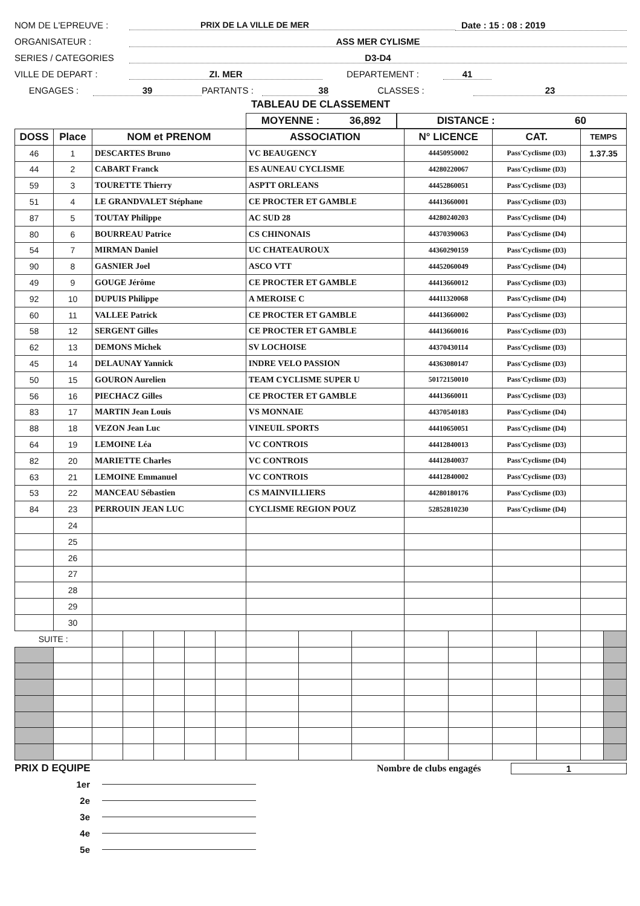NOM DE L'EPREUVE : PRIX DE LA VILLE DE MER Date : 15 : 08 : 2019
ORGANISATEUR : ASS MER CYLISME
SERIES / CATEGORIES D3-D4
VILLE DE DEPART : ZI. MER DEPARTEMENT : 41
ENGAGES : 39 PARTANTS : 38 CLASSES : 23
TABLEAU DE CLASSEMENT
MOYENNE : 36,892 DISTANCE : 60
| DOSS | Place | NOM et PRENOM | | | | | ASSOCIATION | | | N° LICENCE | | CAT. | | TEMPS | |
| --- | --- | --- | --- | --- | --- | --- | --- | --- | --- | --- | --- | --- | --- | --- | --- |
| 46 | 1 | DESCARTES Bruno | | | | | VC BEAUGENCY | | | 44450950002 | | Pass'Cyclisme (D3) | | 1.37.35 | |
| 44 | 2 | CABART Franck | | | | | ES AUNEAU CYCLISME | | | 44280220067 | | Pass'Cyclisme (D3) | | | |
| 59 | 3 | TOURETTE Thierry | | | | | ASPTT ORLEANS | | | 44452860051 | | Pass'Cyclisme (D3) | | | |
| 51 | 4 | LE GRANDVALET Stéphane | | | | | CE PROCTER ET GAMBLE | | | 44413660001 | | Pass'Cyclisme (D3) | | | |
| 87 | 5 | TOUTAY Philippe | | | | | AC SUD 28 | | | 44280240203 | | Pass'Cyclisme (D4) | | | |
| 80 | 6 | BOURREAU Patrice | | | | | CS CHINONAIS | | | 44370390063 | | Pass'Cyclisme (D4) | | | |
| 54 | 7 | MIRMAN Daniel | | | | | UC CHATEAUROUX | | | 44360290159 | | Pass'Cyclisme (D3) | | | |
| 90 | 8 | GASNIER Joel | | | | | ASCO VTT | | | 44452060049 | | Pass'Cyclisme (D4) | | | |
| 49 | 9 | GOUGE Jérôme | | | | | CE PROCTER ET GAMBLE | | | 44413660012 | | Pass'Cyclisme (D3) | | | |
| 92 | 10 | DUPUIS Philippe | | | | | A MEROISE C | | | 44411320068 | | Pass'Cyclisme (D4) | | | |
| 60 | 11 | VALLEE Patrick | | | | | CE PROCTER ET GAMBLE | | | 44413660002 | | Pass'Cyclisme (D3) | | | |
| 58 | 12 | SERGENT Gilles | | | | | CE PROCTER ET GAMBLE | | | 44413660016 | | Pass'Cyclisme (D3) | | | |
| 62 | 13 | DEMONS Michek | | | | | SV LOCHOISE | | | 44370430114 | | Pass'Cyclisme (D3) | | | |
| 45 | 14 | DELAUNAY Yannick | | | | | INDRE VELO PASSION | | | 44363080147 | | Pass'Cyclisme (D3) | | | |
| 50 | 15 | GOURON Aurelien | | | | | TEAM CYCLISME SUPER U | | | 50172150010 | | Pass'Cyclisme (D3) | | | |
| 56 | 16 | PIECHACZ Gilles | | | | | CE PROCTER ET GAMBLE | | | 44413660011 | | Pass'Cyclisme (D3) | | | |
| 83 | 17 | MARTIN Jean Louis | | | | | VS MONNAIE | | | 44370540183 | | Pass'Cyclisme (D4) | | | |
| 88 | 18 | VEZON Jean Luc | | | | | VINEUIL SPORTS | | | 44410650051 | | Pass'Cyclisme (D4) | | | |
| 64 | 19 | LEMOINE Léa | | | | | VC CONTROIS | | | 44412840013 | | Pass'Cyclisme (D3) | | | |
| 82 | 20 | MARIETTE Charles | | | | | VC CONTROIS | | | 44412840037 | | Pass'Cyclisme (D4) | | | |
| 63 | 21 | LEMOINE Emmanuel | | | | | VC CONTROIS | | | 44412840002 | | Pass'Cyclisme (D3) | | | |
| 53 | 22 | MANCEAU Sébastien | | | | | CS MAINVILLIERS | | | 44280180176 | | Pass'Cyclisme (D3) | | | |
| 84 | 23 | PERROUIN JEAN LUC | | | | | CYCLISME REGION POUZ | | | 52852810230 | | Pass'Cyclisme (D4) | | | |
| | 24 | | | | | | | | | | | | | | |
| | 25 | | | | | | | | | | | | | | |
| | 26 | | | | | | | | | | | | | | |
| | 27 | | | | | | | | | | | | | | |
| | 28 | | | | | | | | | | | | | | |
| | 29 | | | | | | | | | | | | | | |
| | 30 | | | | | | | | | | | | | | |
| SUITE : | | | | | | | | | | | | | | | |
PRIX D EQUIPE Nombre de clubs engagés 1
1er
2e
3e
4e
5e